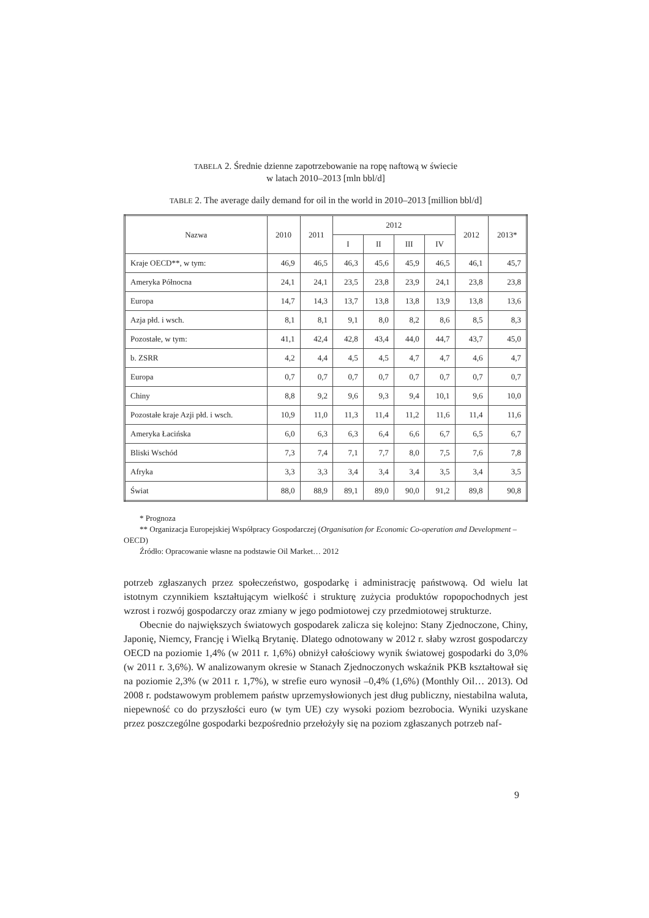TABELA 2. Średnie dzienne zapotrzebowanie na ropę naftową w świecie
w latach 2010–2013 [mln bbl/d]
TABLE 2. The average daily demand for oil in the world in 2010–2013 [million bbl/d]
| Nazwa | 2010 | 2011 | 2012 | | | | 2012 | 2013* |
| --- | --- | --- | --- | --- | --- | --- | --- | --- |
| | | | I | II | III | IV | | |
| Kraje OECD**, w tym: | 46,9 | 46,5 | 46,3 | 45,6 | 45,9 | 46,5 | 46,1 | 45,7 |
| Ameryka Północna | 24,1 | 24,1 | 23,5 | 23,8 | 23,9 | 24,1 | 23,8 | 23,8 |
| Europa | 14,7 | 14,3 | 13,7 | 13,8 | 13,8 | 13,9 | 13,8 | 13,6 |
| Azja płd. i wsch. | 8,1 | 8,1 | 9,1 | 8,0 | 8,2 | 8,6 | 8,5 | 8,3 |
| Pozostałe, w tym: | 41,1 | 42,4 | 42,8 | 43,4 | 44,0 | 44,7 | 43,7 | 45,0 |
| b. ZSRR | 4,2 | 4,4 | 4,5 | 4,5 | 4,7 | 4,7 | 4,6 | 4,7 |
| Europa | 0,7 | 0,7 | 0,7 | 0,7 | 0,7 | 0,7 | 0,7 | 0,7 |
| Chiny | 8,8 | 9,2 | 9,6 | 9,3 | 9,4 | 10,1 | 9,6 | 10,0 |
| Pozostałe kraje Azji płd. i wsch. | 10,9 | 11,0 | 11,3 | 11,4 | 11,2 | 11,6 | 11,4 | 11,6 |
| Ameryka Łacińska | 6,0 | 6,3 | 6,3 | 6,4 | 6,6 | 6,7 | 6,5 | 6,7 |
| Bliski Wschód | 7,3 | 7,4 | 7,1 | 7,7 | 8,0 | 7,5 | 7,6 | 7,8 |
| Afryka | 3,3 | 3,3 | 3,4 | 3,4 | 3,4 | 3,5 | 3,4 | 3,5 |
| Świat | 88,0 | 88,9 | 89,1 | 89,0 | 90,0 | 91,2 | 89,8 | 90,8 |
* Prognoza
** Organizacja Europejskiej Współpracy Gospodarczej (Organisation for Economic Co-operation and Development – OECD)
Źródło: Opracowanie własne na podstawie Oil Market… 2012
potrzeb zgłaszanych przez społeczeństwo, gospodarkę i administrację państwową. Od wielu lat istotnym czynnikiem kształtującym wielkość i strukturę zużycia produktów ropopochodnych jest wzrost i rozwój gospodarczy oraz zmiany w jego podmiotowej czy przedmiotowej strukturze.
Obecnie do największych światowych gospodarek zalicza się kolejno: Stany Zjednoczone, Chiny, Japonię, Niemcy, Francję i Wielką Brytanię. Dlatego odnotowany w 2012 r. słaby wzrost gospodarczy OECD na poziomie 1,4% (w 2011 r. 1,6%) obniżył całościowy wynik światowej gospodarki do 3,0% (w 2011 r. 3,6%). W analizowanym okresie w Stanach Zjednoczonych wskaźnik PKB kształtował się na poziomie 2,3% (w 2011 r. 1,7%), w strefie euro wynosił –0,4% (1,6%) (Monthly Oil… 2013). Od 2008 r. podstawowym problemem państw uprzemysłowionych jest dług publiczny, niestabilna waluta, niepewność co do przyszłości euro (w tym UE) czy wysoki poziom bezrobocia. Wyniki uzyskane przez poszczególne gospodarki bezpośrednio przełożyły się na poziom zgłaszanych potrzeb naf-
9